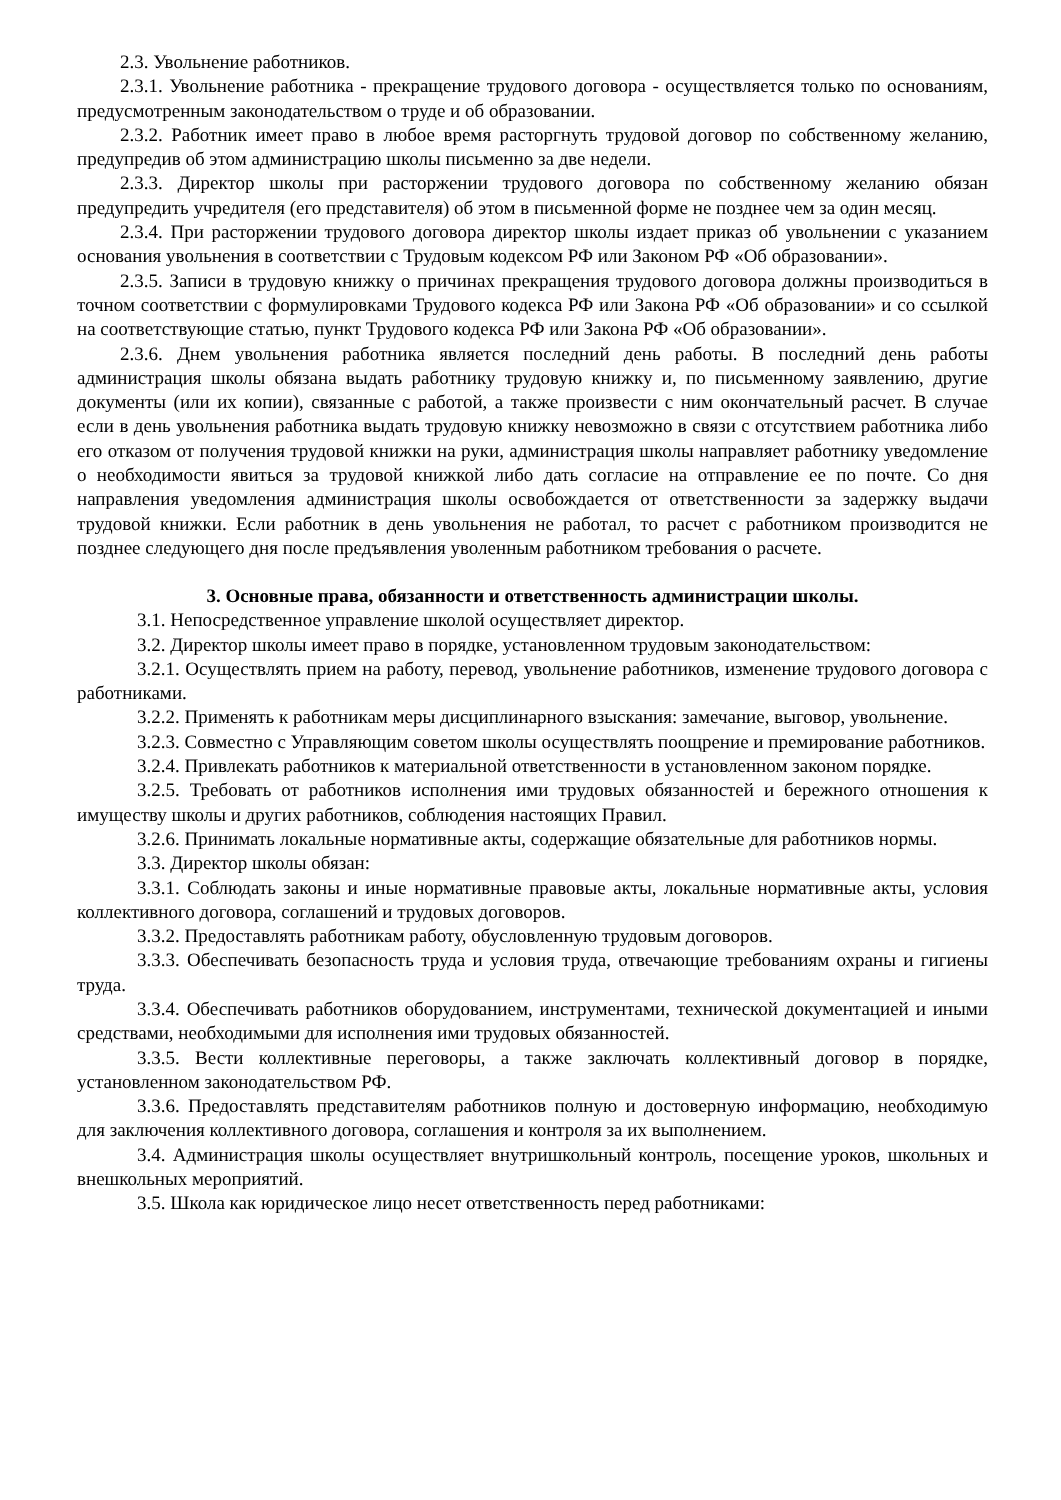2.3. Увольнение работников.
2.3.1. Увольнение работника - прекращение трудового договора - осуществляется только по основаниям, предусмотренным законодательством о труде и об образовании.
2.3.2. Работник имеет право в любое время расторгнуть трудовой договор по собственному желанию, предупредив об этом администрацию школы письменно за две недели.
2.3.3. Директор школы при расторжении трудового договора по собственному желанию обязан предупредить учредителя (его представителя) об этом в письменной форме не позднее чем за один месяц.
2.3.4. При расторжении трудового договора директор школы издает приказ об увольнении с указанием основания увольнения в соответствии с Трудовым кодексом РФ или Законом РФ «Об образовании».
2.3.5. Записи в трудовую книжку о причинах прекращения трудового договора должны производиться в точном соответствии с формулировками Трудового кодекса РФ или Закона РФ «Об образовании» и со ссылкой на соответствующие статью, пункт Трудового кодекса РФ или Закона РФ «Об образовании».
2.3.6. Днем увольнения работника является последний день работы. В последний день работы администрация школы обязана выдать работнику трудовую книжку и, по письменному заявлению, другие документы (или их копии), связанные с работой, а также произвести с ним окончательный расчет. В случае если в день увольнения работника выдать трудовую книжку невозможно в связи с отсутствием работника либо его отказом от получения трудовой книжки на руки, администрация школы направляет работнику уведомление о необходимости явиться за трудовой книжкой либо дать согласие на отправление ее по почте. Со дня направления уведомления администрация школы освобождается от ответственности за задержку выдачи трудовой книжки. Если работник в день увольнения не работал, то расчет с работником производится не позднее следующего дня после предъявления уволенным работником требования о расчете.
3. Основные права, обязанности и ответственность администрации школы.
3.1. Непосредственное управление школой осуществляет директор.
3.2. Директор школы имеет право в порядке, установленном трудовым законодательством:
3.2.1. Осуществлять прием на работу, перевод, увольнение работников, изменение трудового договора с работниками.
3.2.2. Применять к работникам меры дисциплинарного взыскания: замечание, выговор, увольнение.
3.2.3. Совместно с Управляющим советом школы осуществлять поощрение и премирование работников.
3.2.4. Привлекать работников к материальной ответственности в установленном законом порядке.
3.2.5. Требовать от работников исполнения ими трудовых обязанностей и бережного отношения к имуществу школы и других работников, соблюдения настоящих Правил.
3.2.6. Принимать локальные нормативные акты, содержащие обязательные для работников нормы.
3.3. Директор школы обязан:
3.3.1. Соблюдать законы и иные нормативные правовые акты, локальные нормативные акты, условия коллективного договора, соглашений и трудовых договоров.
3.3.2. Предоставлять работникам работу, обусловленную трудовым договоров.
3.3.3. Обеспечивать безопасность труда и условия труда, отвечающие требованиям охраны и гигиены труда.
3.3.4. Обеспечивать работников оборудованием, инструментами, технической документацией и иными средствами, необходимыми для исполнения ими трудовых обязанностей.
3.3.5. Вести коллективные переговоры, а также заключать коллективный договор в порядке, установленном законодательством РФ.
3.3.6. Предоставлять представителям работников полную и достоверную информацию, необходимую для заключения коллективного договора, соглашения и контроля за их выполнением.
3.4. Администрация школы осуществляет внутришкольный контроль, посещение уроков, школьных и внешкольных мероприятий.
3.5. Школа как юридическое лицо несет ответственность перед работниками: